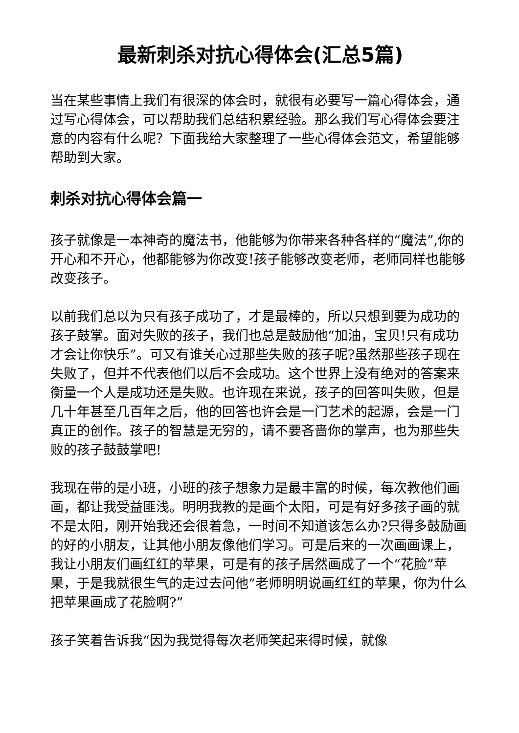最新刺杀对抗心得体会(汇总5篇)
当在某些事情上我们有很深的体会时，就很有必要写一篇心得体会，通过写心得体会，可以帮助我们总结积累经验。那么我们写心得体会要注意的内容有什么呢？下面我给大家整理了一些心得体会范文，希望能够帮助到大家。
刺杀对抗心得体会篇一
孩子就像是一本神奇的魔法书，他能够为你带来各种各样的“魔法”,你的开心和不开心，他都能够为你改变!孩子能够改变老师，老师同样也能够改变孩子。
以前我们总以为只有孩子成功了，才是最棒的，所以只想到要为成功的孩子鼓掌。面对失败的孩子，我们也总是鼓励他“加油，宝贝!只有成功才会让你快乐”。可又有谁关心过那些失败的孩子呢?虽然那些孩子现在失败了，但并不代表他们以后不会成功。这个世界上没有绝对的答案来衡量一个人是成功还是失败。也许现在来说，孩子的回答叫失败，但是几十年甚至几百年之后，他的回答也许会是一门艺术的起源，会是一门真正的创作。孩子的智慧是无穷的，请不要吝啬你的掌声，也为那些失败的孩子鼓鼓掌吧!
我现在带的是小班，小班的孩子想象力是最丰富的时候，每次教他们画画，都让我受益匪浅。明明我教的是画个太阳，可是有好多孩子画的就不是太阳，刚开始我还会很着急，一时间不知道该怎么办?只得多鼓励画的好的小朋友，让其他小朋友像他们学习。可是后来的一次画画课上，我让小朋友们画红红的苹果，可是有的孩子居然画成了一个“花脸”苹果，于是我就很生气的走过去问他“老师明明说画红红的苹果，你为什么把苹果画成了花脸啊?”
孩子笑着告诉我“因为我觉得每次老师笑起来得时候，就像